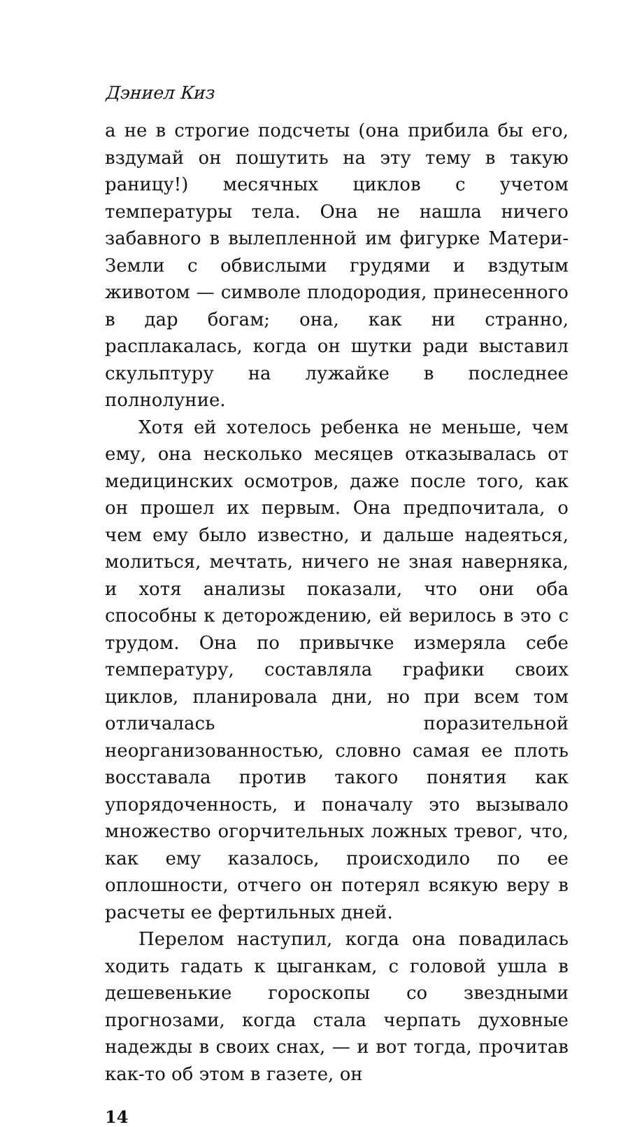Дэниел Киз
а не в строгие подсчеты (она прибила бы его, вздумай он пошутить на эту тему в такую раницу!) месячных циклов с учетом температуры тела. Она не нашла ничего забавного в вылепленной им фигурке Матери-Земли с обвислыми грудями и вздутым животом — символе плодородия, принесенного в дар богам; она, как ни странно, расплакалась, когда он шутки ради выставил скульптуру на лужайке в последнее полнолуние.
Хотя ей хотелось ребенка не меньше, чем ему, она несколько месяцев отказывалась от медицинских осмотров, даже после того, как он прошел их первым. Она предпочитала, о чем ему было известно, и дальше надеяться, молиться, мечтать, ничего не зная наверняка, и хотя анализы показали, что они оба способны к деторождению, ей верилось в это с трудом. Она по привычке измеряла себе температуру, составляла графики своих циклов, планировала дни, но при всем том отличалась поразительной неорганизованностью, словно самая ее плоть восставала против такого понятия как упорядоченность, и поначалу это вызывало множество огорчительных ложных тревог, что, как ему казалось, происходило по ее оплошности, отчего он потерял всякую веру в расчеты ее фертильных дней.
Перелом наступил, когда она повадилась ходить гадать к цыганкам, с головой ушла в дешевенькие гороскопы со звездными прогнозами, когда стала черпать духовные надежды в своих снах, — и вот тогда, прочитав как-то об этом в газете, он
14